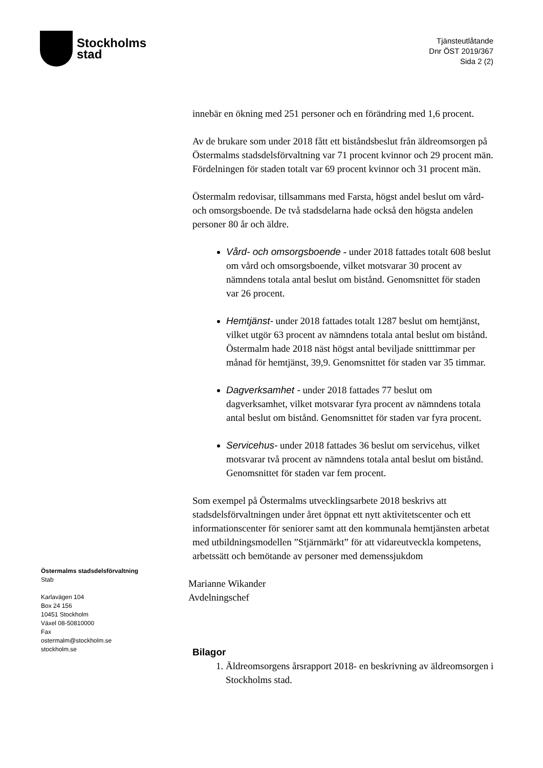Stockholms
stad
Tjänsteutlåtande
Dnr ÖST 2019/367
Sida 2 (2)
innebär en ökning med 251 personer och en förändring med 1,6 procent.
Av de brukare som under 2018 fått ett biståndsbeslut från äldreomsorgen på Östermalms stadsdelsförvaltning var 71 procent kvinnor och 29 procent män. Fördelningen för staden totalt var 69 procent kvinnor och 31 procent män.
Östermalm redovisar, tillsammans med Farsta, högst andel beslut om vård- och omsorgsboende. De två stadsdelarna hade också den högsta andelen personer 80 år och äldre.
Vård- och omsorgsboende - under 2018 fattades totalt 608 beslut om vård och omsorgsboende, vilket motsvarar 30 procent av nämndens totala antal beslut om bistånd. Genomsnittet för staden var 26 procent.
Hemtjänst- under 2018 fattades totalt 1287 beslut om hemtjänst, vilket utgör 63 procent av nämndens totala antal beslut om bistånd. Östermalm hade 2018 näst högst antal beviljade snitttimmar per månad för hemtjänst, 39,9. Genomsnittet för staden var 35 timmar.
Dagverksamhet - under 2018 fattades 77 beslut om dagverksamhet, vilket motsvarar fyra procent av nämndens totala antal beslut om bistånd. Genomsnittet för staden var fyra procent.
Servicehus- under 2018 fattades 36 beslut om servicehus, vilket motsvarar två procent av nämndens totala antal beslut om bistånd. Genomsnittet för staden var fem procent.
Som exempel på Östermalms utvecklingsarbete 2018 beskrivs att stadsdelsförvaltningen under året öppnat ett nytt aktivitetscenter och ett informationscenter för seniorer samt att den kommunala hemtjänsten arbetat med utbildningsmodellen ”Stjärnmärkt” för att vidareutveckla kompetens, arbetssätt och bemötande av personer med demenssjukdom
Marianne Wikander
Avdelningschef
Bilagor
1. Äldreomsorgens årsrapport 2018- en beskrivning av äldreomsorgen i Stockholms stad.
Östermalms stadsdelsförvaltning
Stab
Karlavägen 104
Box 24 156
10451 Stockholm
Växel 08-50810000
Fax
ostermalm@stockholm.se
stockholm.se